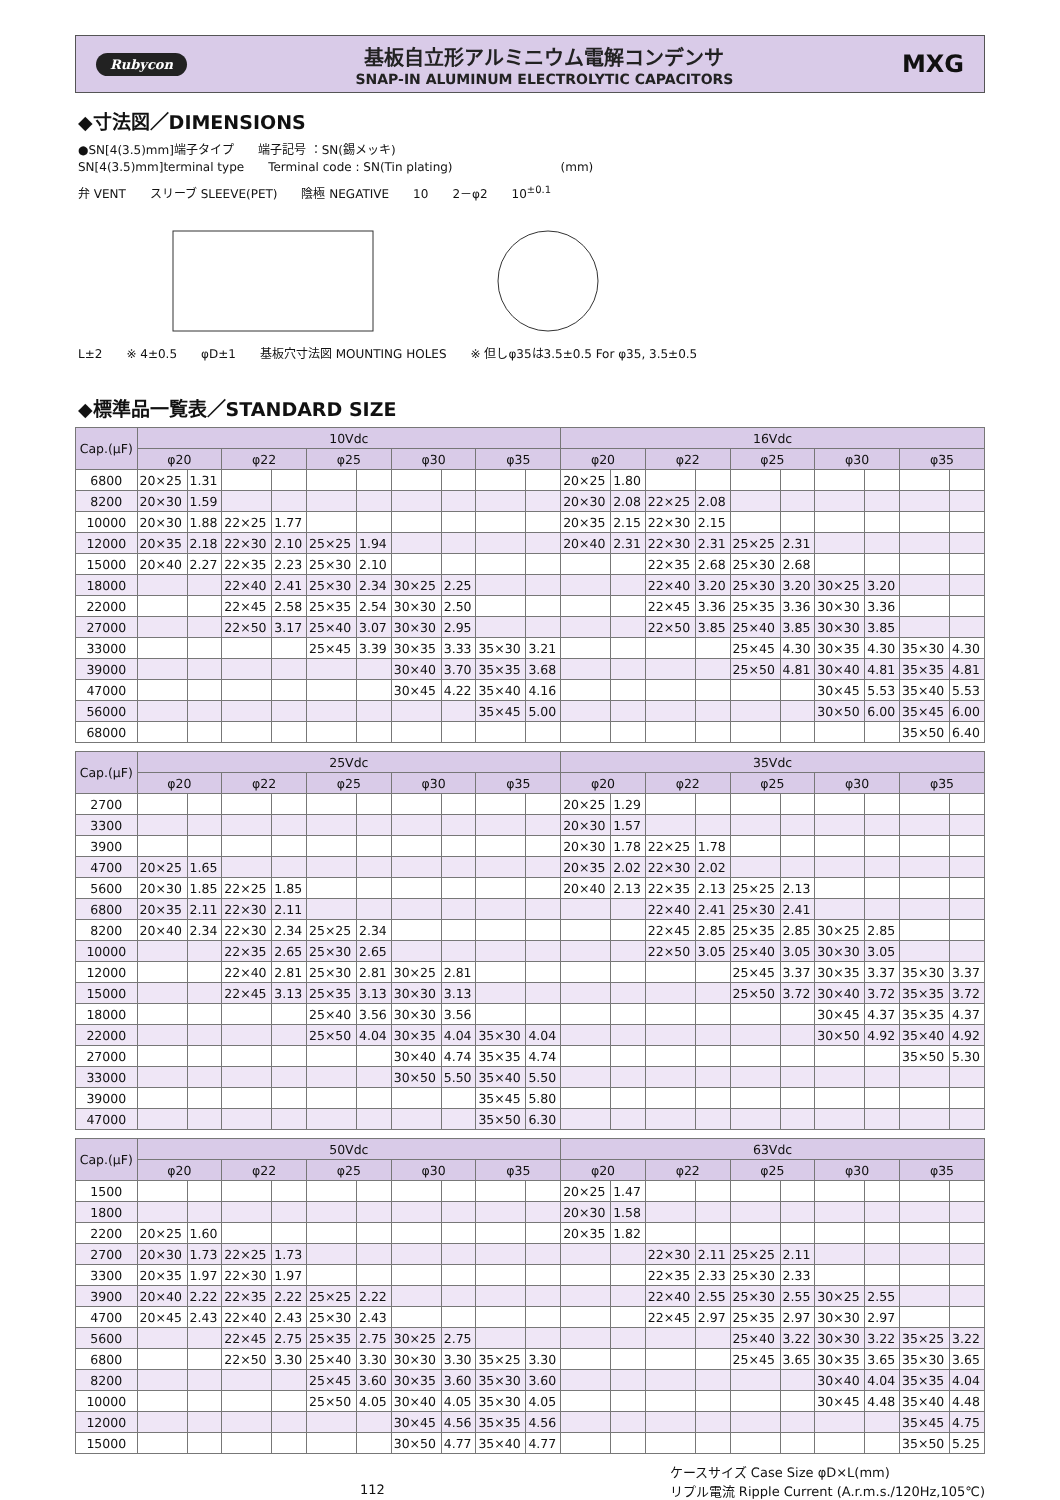Rubycon
基板自立形アルミニウム電解コンデンサ
SNAP-IN ALUMINUM ELECTROLYTIC CAPACITORS
MXG
◆寸法図／DIMENSIONS
●SN[4(3.5)mm]端子タイプ　　端子記号 ：SN(錫メッキ)
SN[4(3.5)mm]terminal type　　Terminal code : SN(Tin plating)　　　　　　　　　(mm)
弁 VENT　　スリーブ SLEEVE(PET)　　陰極 NEGATIVE　　10　　2－φ2　　10<sup>±0.1</sup>
L±2　　※ 4±0.5　　φD±1　　基板穴寸法図 MOUNTING HOLES　　※ 但しφ35は3.5±0.5 For φ35, 3.5±0.5
◆標準品一覧表／STANDARD SIZE
| Cap.(μF) | 10Vdc | | | | | | | | | | 16Vdc | | | | | | | | | |
| --- | --- | --- | --- | --- | --- | --- | --- | --- | --- | --- | --- | --- | --- | --- | --- | --- | --- | --- | --- | --- |
| | φ20 | | φ22 | | φ25 | | φ30 | | φ35 | | φ20 | | φ22 | | φ25 | | φ30 | | φ35 | |
| 6800 | 20×25 | 1.31 | | | | | | | | | 20×25 | 1.80 | | | | | | | | |
| 8200 | 20×30 | 1.59 | | | | | | | | | 20×30 | 2.08 | 22×25 | 2.08 | | | | | | |
| 10000 | 20×30 | 1.88 | 22×25 | 1.77 | | | | | | | 20×35 | 2.15 | 22×30 | 2.15 | | | | | | |
| 12000 | 20×35 | 2.18 | 22×30 | 2.10 | 25×25 | 1.94 | | | | | 20×40 | 2.31 | 22×30 | 2.31 | 25×25 | 2.31 | | | | |
| 15000 | 20×40 | 2.27 | 22×35 | 2.23 | 25×30 | 2.10 | | | | | | | 22×35 | 2.68 | 25×30 | 2.68 | | | | |
| 18000 | | | 22×40 | 2.41 | 25×30 | 2.34 | 30×25 | 2.25 | | | | | 22×40 | 3.20 | 25×30 | 3.20 | 30×25 | 3.20 | | |
| 22000 | | | 22×45 | 2.58 | 25×35 | 2.54 | 30×30 | 2.50 | | | | | 22×45 | 3.36 | 25×35 | 3.36 | 30×30 | 3.36 | | |
| 27000 | | | 22×50 | 3.17 | 25×40 | 3.07 | 30×30 | 2.95 | | | | | 22×50 | 3.85 | 25×40 | 3.85 | 30×30 | 3.85 | | |
| 33000 | | | | | 25×45 | 3.39 | 30×35 | 3.33 | 35×30 | 3.21 | | | | | 25×45 | 4.30 | 30×35 | 4.30 | 35×30 | 4.30 |
| 39000 | | | | | | | 30×40 | 3.70 | 35×35 | 3.68 | | | | | 25×50 | 4.81 | 30×40 | 4.81 | 35×35 | 4.81 |
| 47000 | | | | | | | 30×45 | 4.22 | 35×40 | 4.16 | | | | | | | 30×45 | 5.53 | 35×40 | 5.53 |
| 56000 | | | | | | | | | 35×45 | 5.00 | | | | | | | 30×50 | 6.00 | 35×45 | 6.00 |
| 68000 | | | | | | | | | | | | | | | | | | | 35×50 | 6.40 |
| Cap.(μF) | 25Vdc | | | | | | | | | | 35Vdc | | | | | | | | | |
| --- | --- | --- | --- | --- | --- | --- | --- | --- | --- | --- | --- | --- | --- | --- | --- | --- | --- | --- | --- | --- |
| | φ20 | | φ22 | | φ25 | | φ30 | | φ35 | | φ20 | | φ22 | | φ25 | | φ30 | | φ35 | |
| 2700 | | | | | | | | | | | 20×25 | 1.29 | | | | | | | | |
| 3300 | | | | | | | | | | | 20×30 | 1.57 | | | | | | | | |
| 3900 | | | | | | | | | | | 20×30 | 1.78 | 22×25 | 1.78 | | | | | | |
| 4700 | 20×25 | 1.65 | | | | | | | | | 20×35 | 2.02 | 22×30 | 2.02 | | | | | | |
| 5600 | 20×30 | 1.85 | 22×25 | 1.85 | | | | | | | 20×40 | 2.13 | 22×35 | 2.13 | 25×25 | 2.13 | | | | |
| 6800 | 20×35 | 2.11 | 22×30 | 2.11 | | | | | | | | | 22×40 | 2.41 | 25×30 | 2.41 | | | | |
| 8200 | 20×40 | 2.34 | 22×30 | 2.34 | 25×25 | 2.34 | | | | | | | 22×45 | 2.85 | 25×35 | 2.85 | 30×25 | 2.85 | | |
| 10000 | | | 22×35 | 2.65 | 25×30 | 2.65 | | | | | | | 22×50 | 3.05 | 25×40 | 3.05 | 30×30 | 3.05 | | |
| 12000 | | | 22×40 | 2.81 | 25×30 | 2.81 | 30×25 | 2.81 | | | | | | | 25×45 | 3.37 | 30×35 | 3.37 | 35×30 | 3.37 |
| 15000 | | | 22×45 | 3.13 | 25×35 | 3.13 | 30×30 | 3.13 | | | | | | | 25×50 | 3.72 | 30×40 | 3.72 | 35×35 | 3.72 |
| 18000 | | | | | 25×40 | 3.56 | 30×30 | 3.56 | | | | | | | | | 30×45 | 4.37 | 35×35 | 4.37 |
| 22000 | | | | | 25×50 | 4.04 | 30×35 | 4.04 | 35×30 | 4.04 | | | | | | | 30×50 | 4.92 | 35×40 | 4.92 |
| 27000 | | | | | | | 30×40 | 4.74 | 35×35 | 4.74 | | | | | | | | | 35×50 | 5.30 |
| 33000 | | | | | | | 30×50 | 5.50 | 35×40 | 5.50 | | | | | | | | | | |
| 39000 | | | | | | | | | 35×45 | 5.80 | | | | | | | | | | |
| 47000 | | | | | | | | | 35×50 | 6.30 | | | | | | | | | | |
| Cap.(μF) | 50Vdc | | | | | | | | | | 63Vdc | | | | | | | | | |
| --- | --- | --- | --- | --- | --- | --- | --- | --- | --- | --- | --- | --- | --- | --- | --- | --- | --- | --- | --- | --- |
| | φ20 | | φ22 | | φ25 | | φ30 | | φ35 | | φ20 | | φ22 | | φ25 | | φ30 | | φ35 | |
| 1500 | | | | | | | | | | | 20×25 | 1.47 | | | | | | | | |
| 1800 | | | | | | | | | | | 20×30 | 1.58 | | | | | | | | |
| 2200 | 20×25 | 1.60 | | | | | | | | | 20×35 | 1.82 | | | | | | | | |
| 2700 | 20×30 | 1.73 | 22×25 | 1.73 | | | | | | | | | 22×30 | 2.11 | 25×25 | 2.11 | | | | |
| 3300 | 20×35 | 1.97 | 22×30 | 1.97 | | | | | | | | | 22×35 | 2.33 | 25×30 | 2.33 | | | | |
| 3900 | 20×40 | 2.22 | 22×35 | 2.22 | 25×25 | 2.22 | | | | | | | 22×40 | 2.55 | 25×30 | 2.55 | 30×25 | 2.55 | | |
| 4700 | 20×45 | 2.43 | 22×40 | 2.43 | 25×30 | 2.43 | | | | | | | 22×45 | 2.97 | 25×35 | 2.97 | 30×30 | 2.97 | | |
| 5600 | | | 22×45 | 2.75 | 25×35 | 2.75 | 30×25 | 2.75 | | | | | | | 25×40 | 3.22 | 30×30 | 3.22 | 35×25 | 3.22 |
| 6800 | | | 22×50 | 3.30 | 25×40 | 3.30 | 30×30 | 3.30 | 35×25 | 3.30 | | | | | 25×45 | 3.65 | 30×35 | 3.65 | 35×30 | 3.65 |
| 8200 | | | | | 25×45 | 3.60 | 30×35 | 3.60 | 35×30 | 3.60 | | | | | | | 30×40 | 4.04 | 35×35 | 4.04 |
| 10000 | | | | | 25×50 | 4.05 | 30×40 | 4.05 | 35×30 | 4.05 | | | | | | | 30×45 | 4.48 | 35×40 | 4.48 |
| 12000 | | | | | | | 30×45 | 4.56 | 35×35 | 4.56 | | | | | | | | | 35×45 | 4.75 |
| 15000 | | | | | | | 30×50 | 4.77 | 35×40 | 4.77 | | | | | | | | | 35×50 | 5.25 |
112 ケースサイズ Case Size φD×L(mm)
リプル電流 Ripple Current (A.r.m.s./120Hz,105℃)